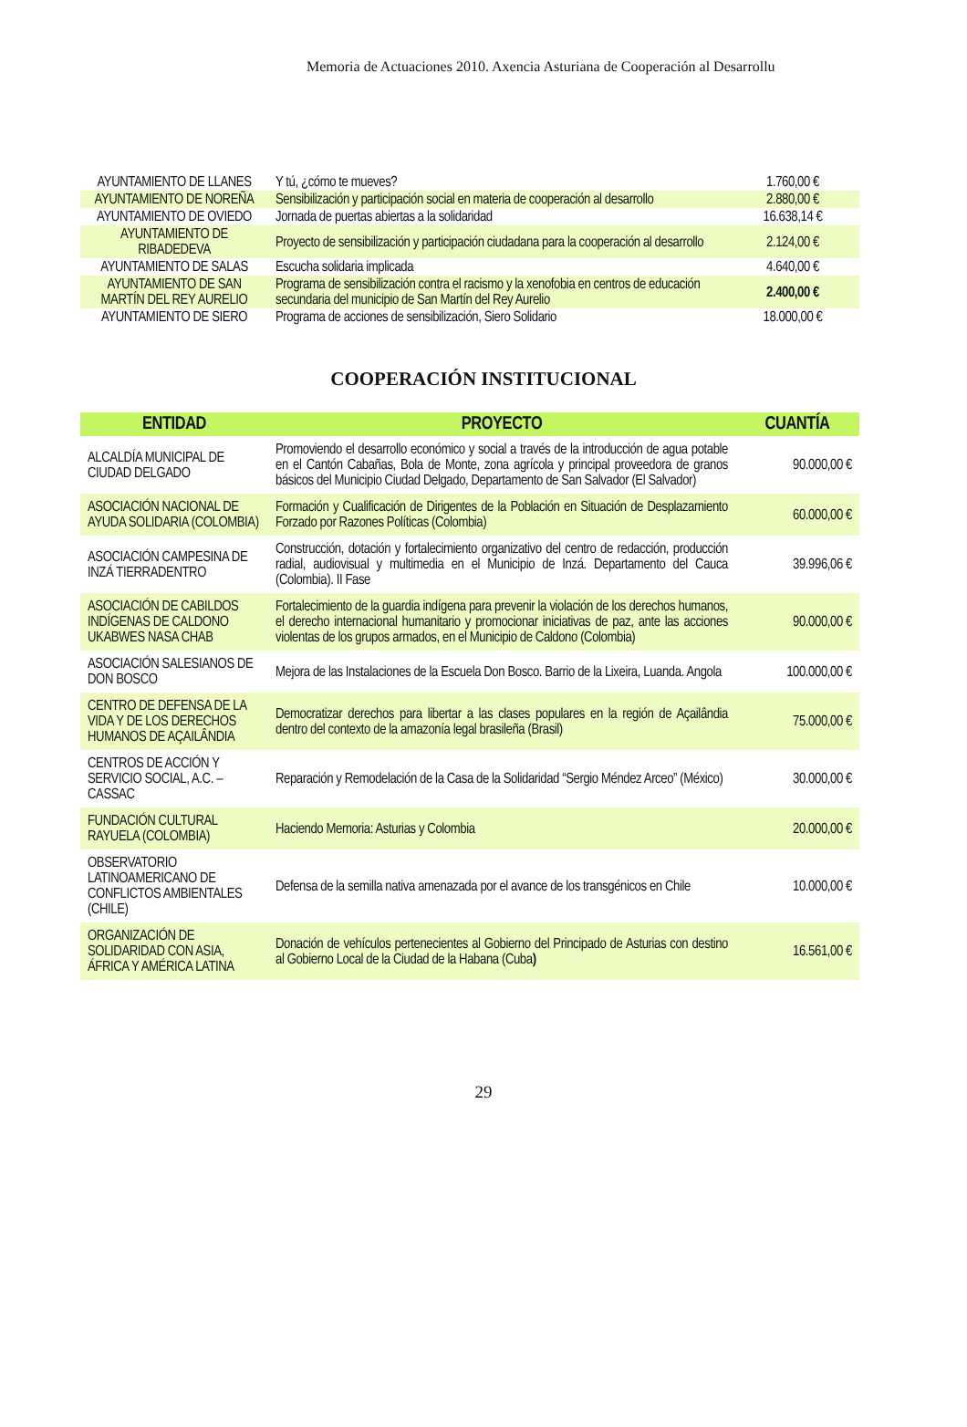Memoria de Actuaciones 2010. Axencia Asturiana de Cooperación al Desarrollu
| AYUNTAMIENTO DE LLANES | Y tú, ¿cómo te mueves? | 1.760,00 € |
| AYUNTAMIENTO DE NOREÑA | Sensibilización y participación social en materia de cooperación al desarrollo | 2.880,00 € |
| AYUNTAMIENTO DE OVIEDO | Jornada de puertas abiertas a la solidaridad | 16.638,14 € |
| AYUNTAMIENTO DE RIBADEDEVA | Proyecto de sensibilización y participación ciudadana para la cooperación al desarrollo | 2.124,00 € |
| AYUNTAMIENTO DE SALAS | Escucha solidaria implicada | 4.640,00 € |
| AYUNTAMIENTO DE SAN MARTÍN DEL REY AURELIO | Programa de sensibilización contra el racismo y la xenofobia en centros de educación secundaria del municipio de San Martín del Rey Aurelio | 2.400,00 € |
| AYUNTAMIENTO DE SIERO | Programa de acciones de sensibilización, Siero Solidario | 18.000,00 € |
COOPERACIÓN INSTITUCIONAL
| ENTIDAD | PROYECTO | CUANTÍA |
| --- | --- | --- |
| ALCALDÍA MUNICIPAL DE CIUDAD DELGADO | Promoviendo el desarrollo económico y social a través de la introducción de agua potable en el Cantón Cabañas, Bola de Monte, zona agrícola y principal proveedora de granos básicos del Municipio Ciudad Delgado, Departamento de San Salvador (El Salvador) | 90.000,00 € |
| ASOCIACIÓN NACIONAL DE AYUDA SOLIDARIA (COLOMBIA) | Formación y Cualificación de Dirigentes de la Población en Situación de Desplazamiento Forzado por Razones Políticas (Colombia) | 60.000,00 € |
| ASOCIACIÓN CAMPESINA DE INZÁ TIERRADENTRO | Construcción, dotación y fortalecimiento organizativo del centro de redacción, producción radial, audiovisual y multimedia en el Municipio de Inzá. Departamento del Cauca (Colombia). II Fase | 39.996,06 € |
| ASOCIACIÓN DE CABILDOS INDÍGENAS DE CALDONO UKABWES NASA CHAB | Fortalecimiento de la guardia indígena para prevenir la violación de los derechos humanos, el derecho internacional humanitario y promocionar iniciativas de paz, ante las acciones violentas de los grupos armados, en el Municipio de Caldono (Colombia) | 90.000,00 € |
| ASOCIACIÓN SALESIANOS DE DON BOSCO | Mejora de las Instalaciones de la Escuela Don Bosco. Barrio de la Lixeira, Luanda. Angola | 100.000,00 € |
| CENTRO DE DEFENSA DE LA VIDA Y DE LOS DERECHOS HUMANOS DE AÇAILÂNDIA | Democratizar derechos para libertar a las clases populares en la región de Açailândia dentro del contexto de la amazonía legal brasileña (Brasil) | 75.000,00 € |
| CENTROS DE ACCIÓN Y SERVICIO SOCIAL, A.C. – CASSAC | Reparación y Remodelación de la Casa de la Solidaridad “Sergio Méndez Arceo” (México) | 30.000,00 € |
| FUNDACIÓN CULTURAL RAYUELA (COLOMBIA) | Haciendo Memoria: Asturias y Colombia | 20.000,00 € |
| OBSERVATORIO LATINOAMERICANO DE CONFLICTOS AMBIENTALES (CHILE) | Defensa de la semilla nativa amenazada por el avance de los transgénicos en Chile | 10.000,00 € |
| ORGANIZACIÓN DE SOLIDARIDAD CON ASIA, ÁFRICA Y AMÉRICA LATINA | Donación de vehículos pertenecientes al Gobierno del Principado de Asturias con destino al Gobierno Local de la Ciudad de la Habana (Cuba ) | 16.561,00 € |
29